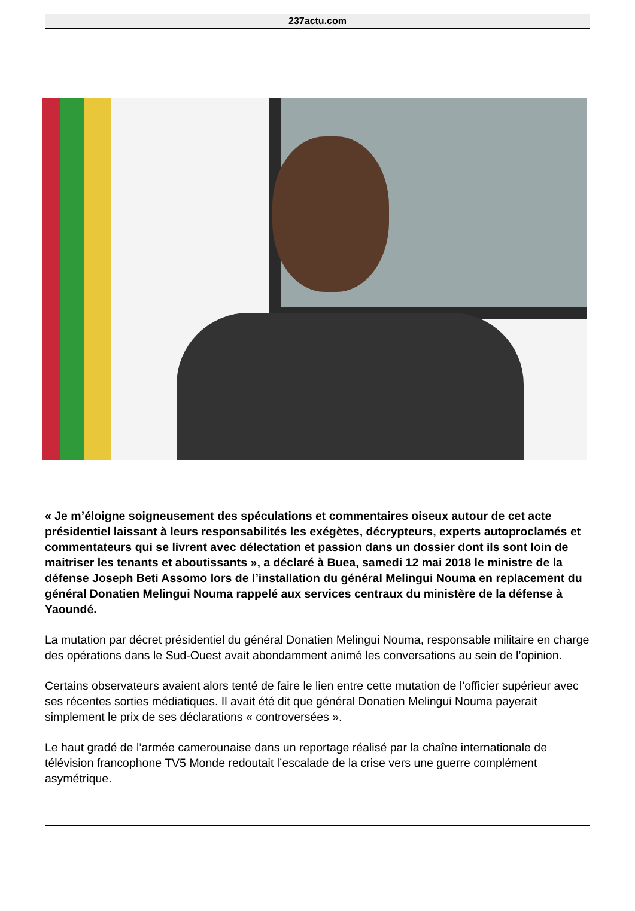237actu.com
« Je m’éloigne soigneusement des spéculations et commentaires oiseux autour de cet acte présidentiel laissant à leurs responsabilités les exégètes, décrypteurs, experts autoproclamés et commentateurs qui se livrent avec délectation et passion dans un dossier dont ils sont loin de maitriser les tenants et aboutissants », a déclaré à Buea, samedi 12 mai 2018 le ministre de la défense Joseph Beti Assomo lors de l’installation du général Melingui Nouma en replacement du général Donatien Melingui Nouma rappelé aux services centraux du ministère de la défense à Yaoundé.
La mutation par décret présidentiel du général Donatien Melingui Nouma, responsable militaire en charge des opérations dans le Sud-Ouest avait abondamment animé les conversations au sein de l’opinion.
Certains observateurs avaient alors tenté de faire le lien entre cette mutation de l’officier supérieur avec ses récentes sorties médiatiques. Il avait été dit que général Donatien Melingui Nouma payerait simplement le prix de ses déclarations « controversées ».
Le haut gradé de l’armée camerounaise dans un reportage réalisé par la chaîne internationale de télévision francophone TV5 Monde redoutait l’escalade de la crise vers une guerre complément asymétrique.